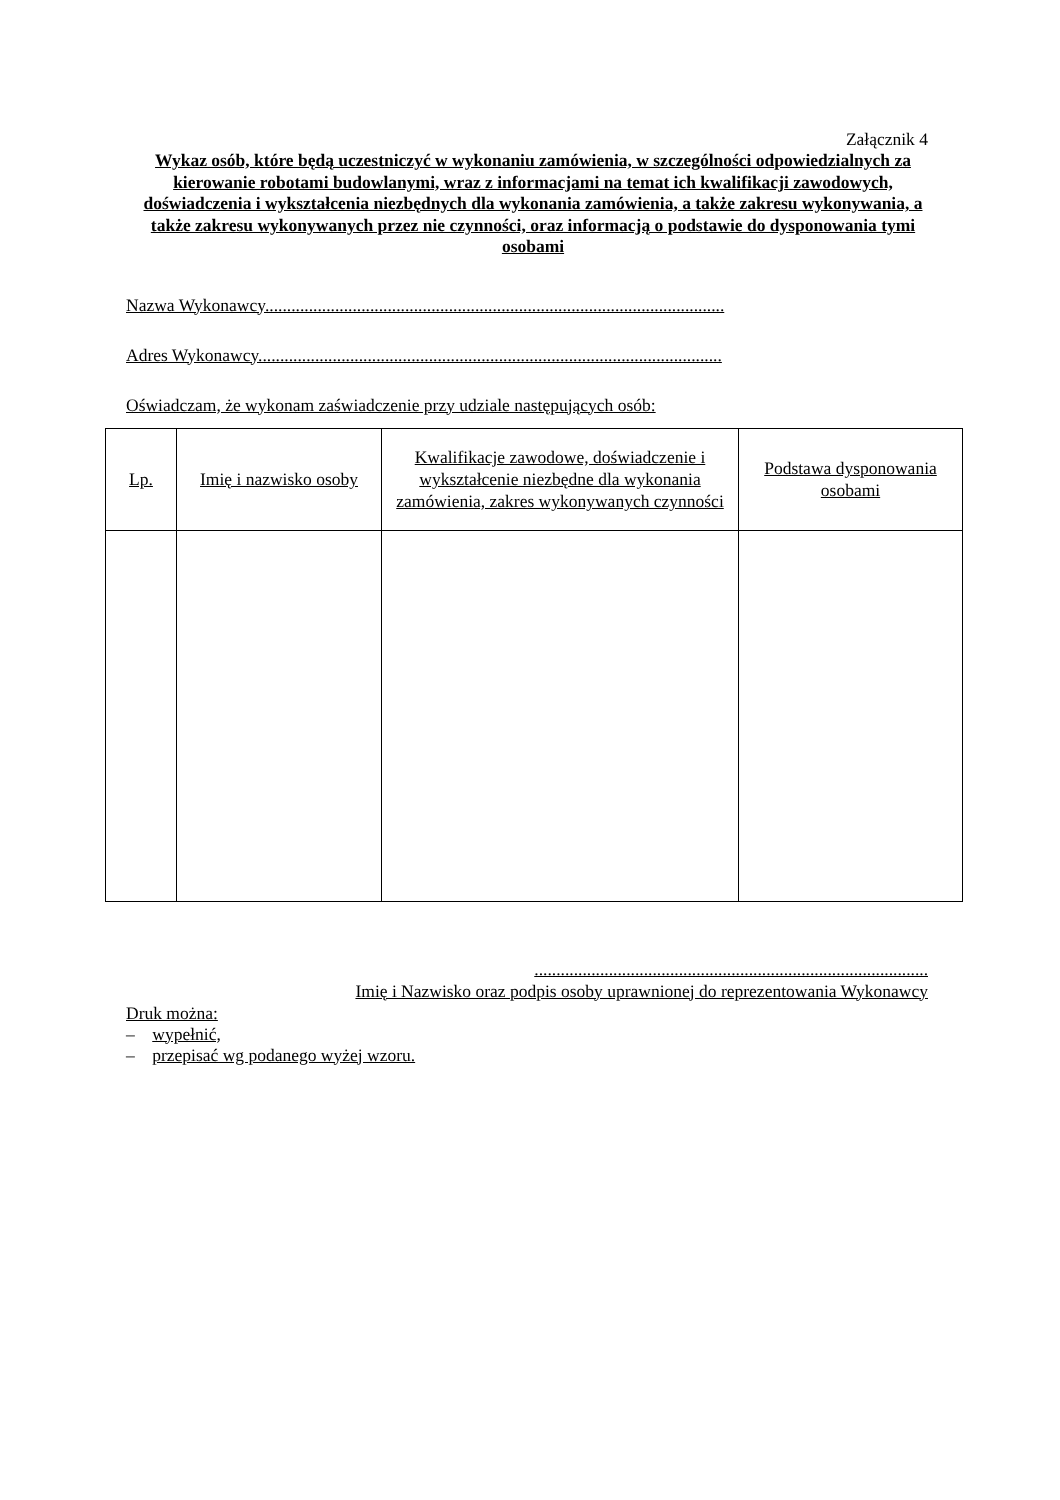Załącznik 4
Wykaz osób, które będą uczestniczyć w wykonaniu zamówienia, w szczególności odpowiedzialnych za kierowanie robotami budowlanymi, wraz z informacjami na temat ich kwalifikacji zawodowych, doświadczenia i wykształcenia niezbędnych dla wykonania zamówienia, a także zakresu wykonywania, a także zakresu wykonywanych przez nie czynności, oraz informacją o podstawie do dysponowania tymi osobami
Nazwa Wykonawcy.........................................................................................................
Adres Wykonawcy..........................................................................................................
Oświadczam, że wykonam zaświadczenie przy udziale następujących osób:
| Lp. | Imię i nazwisko osoby | Kwalifikacje zawodowe, doświadczenie i wykształcenie niezbędne dla wykonania zamówienia, zakres wykonywanych czynności | Podstawa dysponowania osobami |
| --- | --- | --- | --- |
..........................................................................................
Imię i Nazwisko oraz podpis osoby uprawnionej do reprezentowania Wykonawcy
Druk można:
– wypełnić,
– przepisać wg podanego wyżej wzoru.